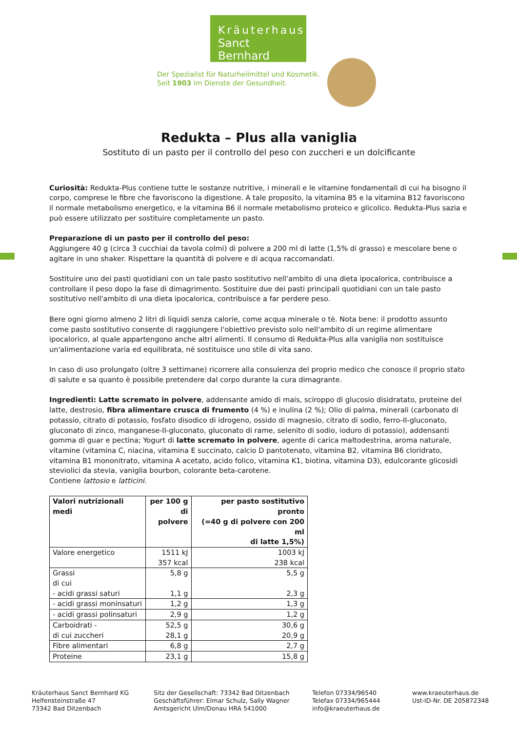Kräuterhaus
Sanct Bernhard
Der Spezialist für Naturheilmittel und Kosmetik.
Seit 1903 im Dienste der Gesundheit.
Redukta – Plus alla vaniglia
Sostituto di un pasto per il controllo del peso con zuccheri e un dolcificante
Curiosità: Redukta-Plus contiene tutte le sostanze nutritive, i minerali e le vitamine fondamentali di cui ha bisogno il corpo, comprese le fibre che favoriscono la digestione. A tale proposito, la vitamina B5 e la vitamina B12 favoriscono il normale metabolismo energetico, e la vitamina B6 il normale metabolismo proteico e glicolico. Redukta-Plus sazia e può essere utilizzato per sostituire completamente un pasto.
Preparazione di un pasto per il controllo del peso:
Aggiungere 40 g (circa 3 cucchiai da tavola colmi) di polvere a 200 ml di latte (1,5% di grasso) e mescolare bene o agitare in uno shaker. Rispettare la quantità di polvere e di acqua raccomandati.
Sostituire uno dei pasti quotidiani con un tale pasto sostitutivo nell'ambito di una dieta ipocalorica, contribuisce a controllare il peso dopo la fase di dimagrimento. Sostituire due dei pasti principali quotidiani con un tale pasto sostitutivo nell'ambito di una dieta ipocalorica, contribuisce a far perdere peso.
Bere ogni giorno almeno 2 litri di liquidi senza calorie, come acqua minerale o tè. Nota bene: il prodotto assunto come pasto sostitutivo consente di raggiungere l'obiettivo previsto solo nell'ambito di un regime alimentare ipocalorico, al quale appartengono anche altri alimenti. Il consumo di Redukta-Plus alla vaniglia non sostituisce un'alimentazione varia ed equilibrata, né sostituisce uno stile di vita sano.
In caso di uso prolungato (oltre 3 settimane) ricorrere alla consulenza del proprio medico che conosce il proprio stato di salute e sa quanto è possibile pretendere dal corpo durante la cura dimagrante.
Ingredienti: Latte scremato in polvere, addensante amido di mais, sciroppo di glucosio disidratato, proteine del latte, destrosio, fibra alimentare crusca di frumento (4 %) e inulina (2 %); Olio di palma, minerali (carbonato di potassio, citrato di potassio, fosfato disodico di idrogeno, ossido di magnesio, citrato di sodio, ferro-II-gluconato, gluconato di zinco, manganese-II-gluconato, gluconato di rame, selenito di sodio, ioduro di potassio), addensanti gomma di guar e pectina; Yogurt di latte scremato in polvere, agente di carica maltodestrina, aroma naturale, vitamine (vitamina C, niacina, vitamina E succinato, calcio D pantotenato, vitamina B2, vitamina B6 cloridrato, vitamina B1 mononitrato, vitamina A acetato, acido folico, vitamina K1, biotina, vitamina D3), edulcorante glicosidi steviolici da stevia, vaniglia bourbon, colorante beta-carotene.
Contiene lattosio e latticini.
| Valori nutrizionali medi | per 100 g di polvere | per pasto sostitutivo pronto (=40 g di polvere con 200 ml di latte 1,5%) |
| --- | --- | --- |
| Valore energetico | 1511 kJ 357 kcal | 1003 kJ 238 kcal |
| Grassi di cui - acidi grassi saturi | 5,8 g 1,1 g | 5,5 g 2,3 g |
| - acidi grassi moninsaturi | 1,2 g | 1,3 g |
| - acidi grassi polinsaturi | 2,9 g | 1,2 g |
| Carboidrati - di cui zuccheri | 52,5 g 28,1 g | 30,6 g 20,9 g |
| Fibre alimentari | 6,8 g | 2,7 g |
| Proteine | 23,1 g | 15,8 g |
Kräuterhaus Sanct Bernhard KG
Helfensteinstraße 47
73342 Bad Ditzenbach
Sitz der Gesellschaft: 73342 Bad Ditzenbach
Geschäftsführer: Elmar Schulz, Sally Wagner
Amtsgericht Ulm/Donau HRA 541000
Telefon 07334/96540
Telefax 07334/965444
info@kraeuterhaus.de
www.kraeuterhaus.de
Ust-ID-Nr. DE 205872348